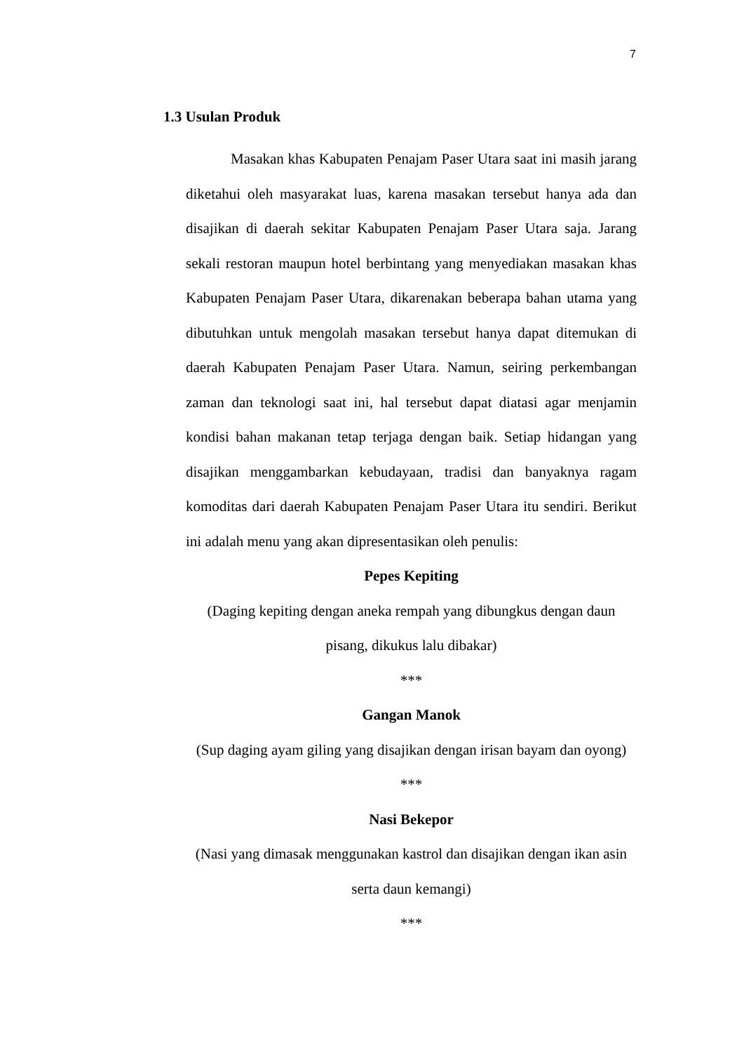7
1.3 Usulan Produk
Masakan khas Kabupaten Penajam Paser Utara saat ini masih jarang diketahui oleh masyarakat luas, karena masakan tersebut hanya ada dan disajikan di daerah sekitar Kabupaten Penajam Paser Utara saja. Jarang sekali restoran maupun hotel berbintang yang menyediakan masakan khas Kabupaten Penajam Paser Utara, dikarenakan beberapa bahan utama yang dibutuhkan untuk mengolah masakan tersebut hanya dapat ditemukan di daerah Kabupaten Penajam Paser Utara. Namun, seiring perkembangan zaman dan teknologi saat ini, hal tersebut dapat diatasi agar menjamin kondisi bahan makanan tetap terjaga dengan baik. Setiap hidangan yang disajikan menggambarkan kebudayaan, tradisi dan banyaknya ragam komoditas dari daerah Kabupaten Penajam Paser Utara itu sendiri. Berikut ini adalah menu yang akan dipresentasikan oleh penulis:
Pepes Kepiting
(Daging kepiting dengan aneka rempah yang dibungkus dengan daun
pisang, dikukus lalu dibakar)
***
Gangan Manok
(Sup daging ayam giling yang disajikan dengan irisan bayam dan oyong)
***
Nasi Bekepor
(Nasi yang dimasak menggunakan kastrol dan disajikan dengan ikan asin
serta daun kemangi)
***